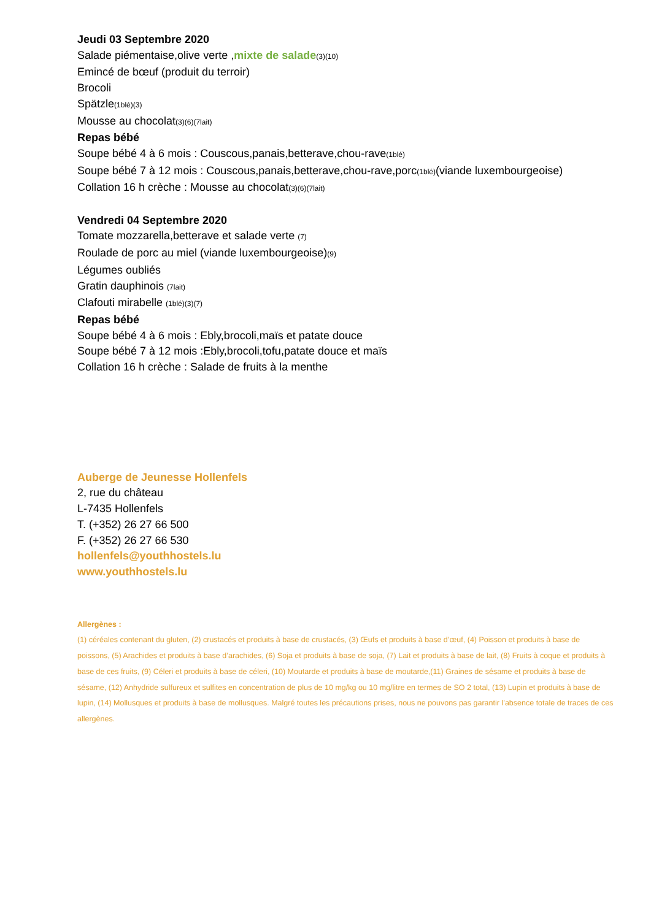Jeudi 03 Septembre 2020
Salade piémentaise,olive verte ,mixte de salade(3)(10)
Emincé de bœuf (produit du terroir)
Brocoli
Spätzle(1blé)(3)
Mousse au chocolat(3)(6)(7lait)
Repas bébé
Soupe bébé 4 à 6 mois : Couscous,panais,betterave,chou-rave(1blé)
Soupe bébé 7 à 12 mois : Couscous,panais,betterave,chou-rave,porc(1blé)(viande luxembourgeoise)
Collation 16 h crèche : Mousse au chocolat(3)(6)(7lait)
Vendredi 04 Septembre 2020
Tomate mozzarella,betterave et salade verte (7)
Roulade de porc au miel (viande luxembourgeoise)(9)
Légumes oubliés
Gratin dauphinois (7lait)
Clafouti mirabelle (1blé)(3)(7)
Repas bébé
Soupe bébé 4 à 6 mois : Ebly,brocoli,maïs et patate douce
Soupe bébé 7 à 12 mois :Ebly,brocoli,tofu,patate douce et maïs
Collation 16 h crèche : Salade de fruits à la menthe
Auberge de Jeunesse Hollenfels
2, rue du château
L-7435 Hollenfels
T. (+352) 26 27 66 500
F. (+352) 26 27 66 530
hollenfels@youthhostels.lu
www.youthhostels.lu
Allergènes :
(1) céréales contenant du gluten, (2) crustacés et produits à base de crustacés, (3) Œufs et produits à base d’œuf, (4) Poisson et produits à base de poissons, (5) Arachides et produits à base d’arachides, (6) Soja et produits à base de soja, (7) Lait et produits à base de lait, (8) Fruits à coque et produits à base de ces fruits, (9) Céleri et produits à base de céleri, (10) Moutarde et produits à base de moutarde,(11) Graines de sésame et produits à base de sésame, (12) Anhydride sulfureux et sulfites en concentration de plus de 10 mg/kg ou 10 mg/litre en termes de SO 2 total, (13) Lupin et produits à base de lupin, (14) Mollusques et produits à base de mollusques. Malgré toutes les précautions prises, nous ne pouvons pas garantir l’absence totale de traces de ces allergènes.